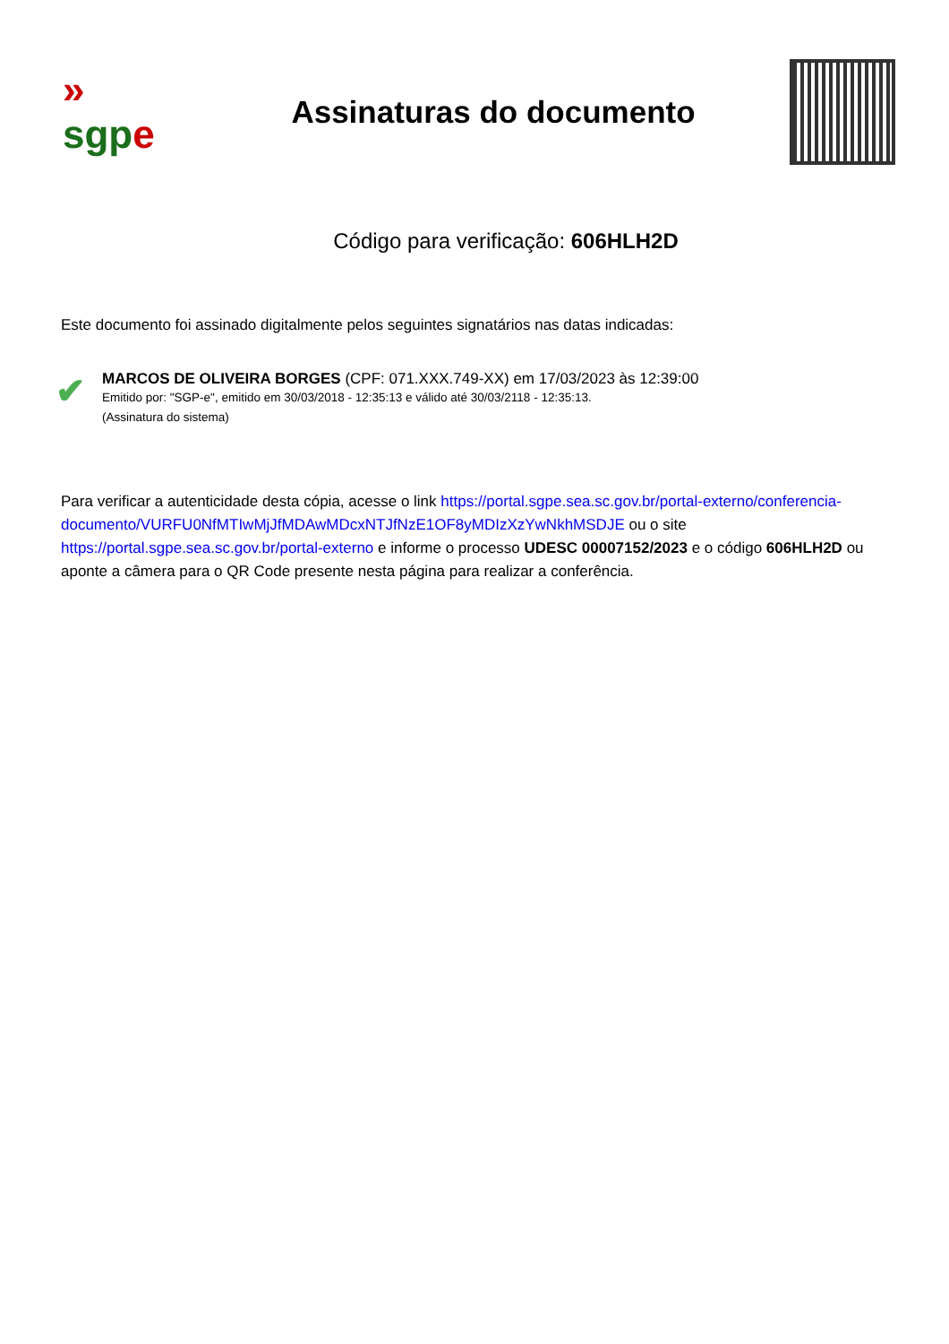»
sgp e
Assinaturas do documento
Código para verificação: 606HLH2D
Este documento foi assinado digitalmente pelos seguintes signatários nas datas indicadas:
✔
MARCOS DE OLIVEIRA BORGES (CPF: 071.XXX.749-XX) em 17/03/2023 às 12:39:00
Emitido por: "SGP-e", emitido em 30/03/2018 - 12:35:13 e válido até 30/03/2118 - 12:35:13.
(Assinatura do sistema)
Para verificar a autenticidade desta cópia, acesse o link https://portal.sgpe.sea.sc.gov.br/portal-externo/conferencia-documento/VURFU0NfMTIwMjJfMDAwMDcxNTJfNzE1OF8yMDIzXzYwNkhMSDJE ou o site https://portal.sgpe.sea.sc.gov.br/portal-externo e informe o processo UDESC 00007152/2023 e o código 606HLH2D ou aponte a câmera para o QR Code presente nesta página para realizar a conferência.